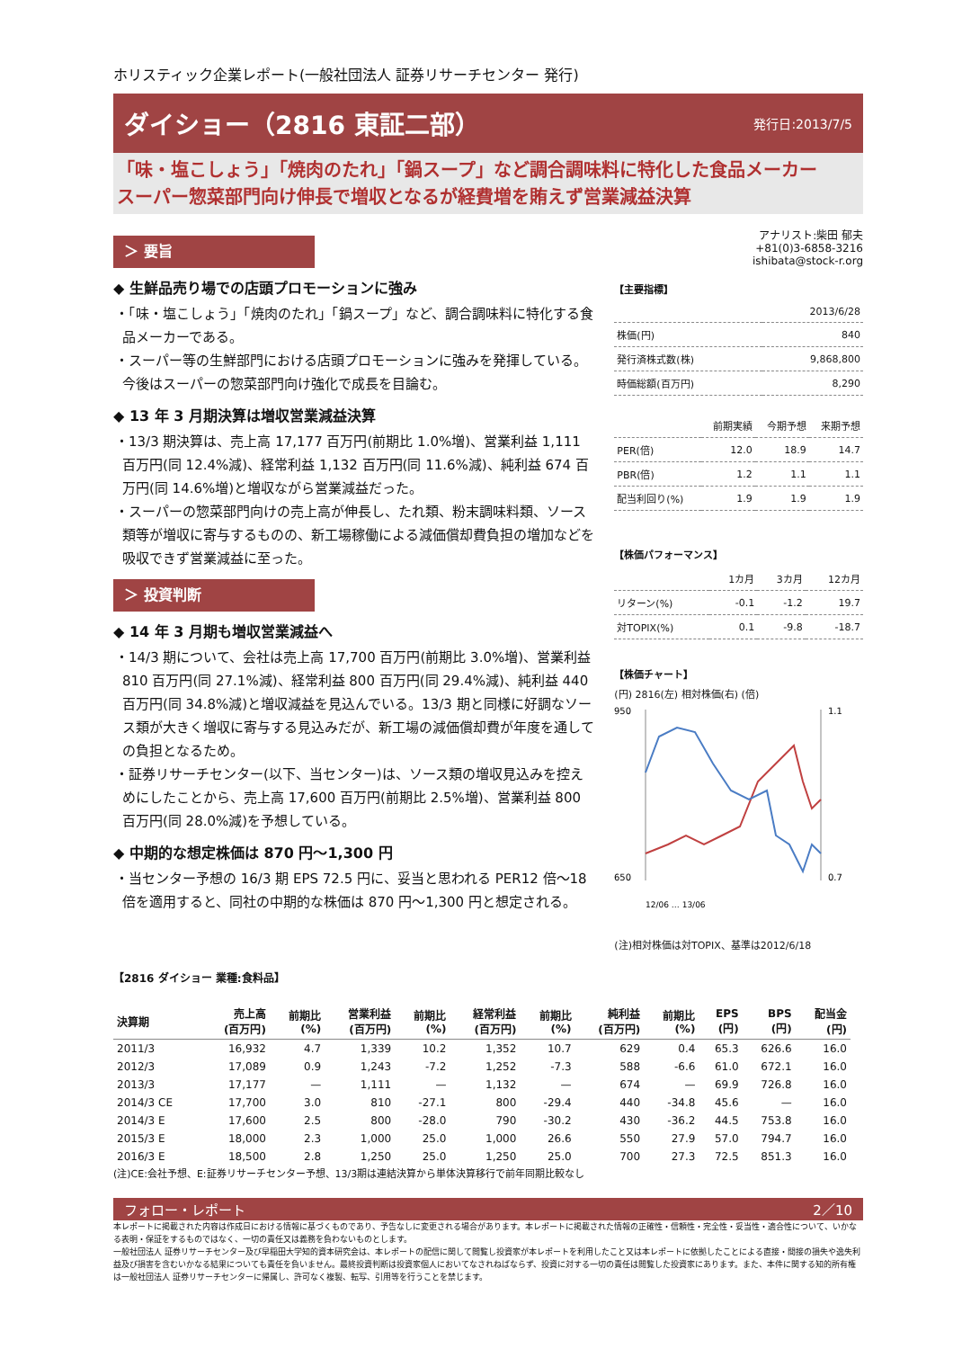ホリスティック企業レポート(一般社団法人 証券リサーチセンター 発行)
ダイショー（2816 東証二部）
発行日:2013/7/5
「味・塩こしょう」「焼肉のたれ」「鍋スープ」など調合調味料に特化した食品メーカー
スーパー惣菜部門向け伸長で増収となるが経費増を賄えず営業減益決算
＞ 要旨
◆ 生鮮品売り場での店頭プロモーションに強み
・「味・塩こしょう」「焼肉のたれ」「鍋スープ」など、調合調味料に特化する食品メーカーである。
・スーパー等の生鮮部門における店頭プロモーションに強みを発揮している。今後はスーパーの惣菜部門向け強化で成長を目論む。
◆ 13 年 3 月期決算は増収営業減益決算
・13/3 期決算は、売上高 17,177 百万円(前期比 1.0%増)、営業利益 1,111 百万円(同 12.4%減)、経常利益 1,132 百万円(同 11.6%減)、純利益 674 百万円(同 14.6%増)と増収ながら営業減益だった。
・スーパーの惣菜部門向けの売上高が伸長し、たれ類、粉末調味料類、ソース類等が増収に寄与するものの、新工場稼働による減価償却費負担の増加などを吸収できず営業減益に至った。
＞ 投資判断
◆ 14 年 3 月期も増収営業減益へ
・14/3 期について、会社は売上高 17,700 百万円(前期比 3.0%増)、営業利益 810 百万円(同 27.1%減)、経常利益 800 百万円(同 29.4%減)、純利益 440 百万円(同 34.8%減)と増収減益を見込んでいる。13/3 期と同様に好調なソース類が大きく増収に寄与する見込みだが、新工場の減価償却費が年度を通しての負担となるため。
・証券リサーチセンター(以下、当センター)は、ソース類の増収見込みを控えめにしたことから、売上高 17,600 百万円(前期比 2.5%増)、営業利益 800 百万円(同 28.0%減)を予想している。
◆ 中期的な想定株価は 870 円～1,300 円
・当センター予想の 16/3 期 EPS 72.5 円に、妥当と思われる PER12 倍～18 倍を適用すると、同社の中期的な株価は 870 円～1,300 円と想定される。
アナリスト:柴田 郁夫
+81(0)3-6858-3216
ishibata@stock-r.org
【主要指標】
| | 2013/6/28 |
| --- | --- |
| 株価(円) | 840 |
| 発行済株式数(株) | 9,868,800 |
| 時価総額(百万円) | 8,290 |
| | 前期実績 | 今期予想 | 来期予想 |
| --- | --- | --- | --- |
| PER(倍) | 12.0 | 18.9 | 14.7 |
| PBR(倍) | 1.2 | 1.1 | 1.1 |
| 配当利回り(%) | 1.9 | 1.9 | 1.9 |
【株価パフォーマンス】
| | 1カ月 | 3カ月 | 12カ月 |
| --- | --- | --- | --- |
| リターン(%) | -0.1 | -1.2 | 19.7 |
| 対TOPIX(%) | 0.1 | -9.8 | -18.7 |
【株価チャート】
(円) 2816(左) 相対株価(右) (倍)
950
650
1.1
0.7
12/06 … 13/06
(注)相対株価は対TOPIX、基準は2012/6/18
【2816 ダイショー 業種:食料品】
| 決算期 | 売上高 (百万円) | 前期比 (%) | 営業利益 (百万円) | 前期比 (%) | 経常利益 (百万円) | 前期比 (%) | 純利益 (百万円) | 前期比 (%) | EPS (円) | BPS (円) | 配当金 (円) |
| --- | --- | --- | --- | --- | --- | --- | --- | --- | --- | --- | --- |
| 2011/3 | 16,932 | 4.7 | 1,339 | 10.2 | 1,352 | 10.7 | 629 | 0.4 | 65.3 | 626.6 | 16.0 |
| 2012/3 | 17,089 | 0.9 | 1,243 | -7.2 | 1,252 | -7.3 | 588 | -6.6 | 61.0 | 672.1 | 16.0 |
| 2013/3 | 17,177 | — | 1,111 | — | 1,132 | — | 674 | — | 69.9 | 726.8 | 16.0 |
| 2014/3 CE | 17,700 | 3.0 | 810 | -27.1 | 800 | -29.4 | 440 | -34.8 | 45.6 | — | 16.0 |
| 2014/3 E | 17,600 | 2.5 | 800 | -28.0 | 790 | -30.2 | 430 | -36.2 | 44.5 | 753.8 | 16.0 |
| 2015/3 E | 18,000 | 2.3 | 1,000 | 25.0 | 1,000 | 26.6 | 550 | 27.9 | 57.0 | 794.7 | 16.0 |
| 2016/3 E | 18,500 | 2.8 | 1,250 | 25.0 | 1,250 | 25.0 | 700 | 27.3 | 72.5 | 851.3 | 16.0 |
(注)CE:会社予想、E:証券リサーチセンター予想、13/3期は連結決算から単体決算移行で前年同期比較なし
フォロー・レポート 2／10
本レポートに掲載された内容は作成日における情報に基づくものであり、予告なしに変更される場合があります。本レポートに掲載された情報の正確性・信頼性・完全性・妥当性・適合性について、いかなる表明・保証をするものではなく、一切の責任又は義務を負わないものとします。
一般社団法人 証券リサーチセンター及び早稲田大学知的資本研究会は、本レポートの配信に関して閲覧し投資家が本レポートを利用したこと又は本レポートに依拠したことによる直接・間接の損失や逸失利益及び損害を含むいかなる結果についても責任を負いません。最終投資判断は投資家個人においてなされねばならず、投資に対する一切の責任は閲覧した投資家にあります。また、本件に関する知的所有権は一般社団法人 証券リサーチセンターに帰属し、許可なく複製、転写、引用等を行うことを禁じます。